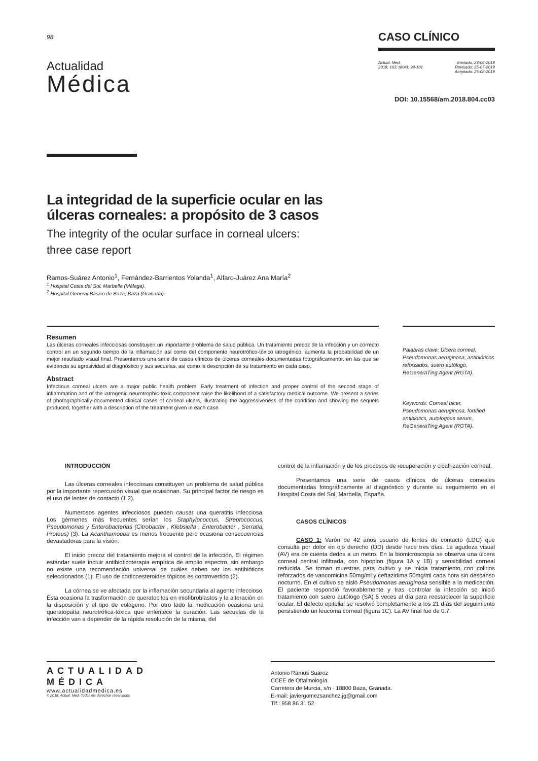98
Actualidad
Médica
CASO CLÍNICO
Actual. Med.
2018; 103: (804): 98-101
Enviado: 23-06-2018
Revisado: 25-07-2018
Aceptado: 25-08-2018
DOI: 10.15568/am.2018.804.cc03
La integridad de la superficie ocular en las
úlceras corneales: a propósito de 3 casos
The integrity of the ocular surface in corneal ulcers:
three case report
Ramos-Suárez Antonio<sup>1</sup>, Fernández-Barrientos Yolanda<sup>1</sup>, Alfaro-Juárez Ana María<sup>2</sup>
<sup>1</sup> Hospital Costa del Sol, Marbella (Málaga).
<sup>2</sup> Hospital General Básico de Baza, Baza (Granada).
Resumen
Las úlceras corneales infecciosas constituyen un importante problema de salud pública. Un tratamiento precoz de la infección y un correcto control en un segundo tiempo de la inflamación así como del componente neurotrófico-tóxico iatrogénico, aumenta la probabilidad de un mejor resultado visual final. Presentamos una serie de casos clínicos de úlceras corneales documentadas fotográficamente, en las que se evidencia su agresividad al diagnóstico y sus secuelas, así como la descripción de su tratamiento en cada caso.
Abstract
Infectious corneal ulcers are a major public health problem. Early treatment of infection and proper control of the second stage of inflammation and of the iatrogenic neurotrophic-toxic component raise the likelihood of a satisfactory medical outcome. We present a series of photographically-documented clinical cases of corneal ulcers, illustrating the aggressiveness of the condition and showing the sequels produced, together with a description of the treatment given in each case.
Palabras clave: Úlcera corneal, Pseudomonas aeruginosa, antibióticos reforzados, suero autólogo, ReGeneraTing Agent (RGTA).
Keywords: Corneal ulcer, Pseudomonas aeruginosa, fortified antibiotics, autologous serum, ReGeneraTing Agent (RGTA).
INTRODUCCIÓN
Las úlceras corneales infecciosas constituyen un problema de salud pública por la importante repercusión visual que ocasionan. Su principal factor de riesgo es el uso de lentes de contacto (1,2).
Numerosos agentes infecciosos pueden causar una queratitis infecciosa. Los gérmenes más frecuentes serían los Staphylococcus, Streptococcus, Pseudomonas y Enterobacterias (Citrobacter , Klebsiella , Enterobacter , Serratia, Proteus) (3). La Acanthamoeba es menos frecuente pero ocasiona consecuencias devastadoras para la visión.
El inicio precoz del tratamiento mejora el control de la infección. El régimen estándar suele incluir antibioticoterapia empírica de amplio espectro, sin embargo no existe una recomendación universal de cuáles deben ser los antibióticos seleccionados (1). El uso de corticoesteroides tópicos es controvertido (2).
La córnea se ve afectada por la inflamación secundaria al agente infeccioso. Ésta ocasiona la trasformación de queratocitos en miofibroblastos y la alteración en la disposición y el tipo de colágeno. Por otro lado la medicación ocasiona una queratopatía neurotrófica-tóxica que enlentece la curación. Las secuelas de la infección van a depender de la rápida resolución de la misma, del
control de la inflamación y de los procesos de recuperación y cicatrización corneal.
Presentamos una serie de casos clínicos de úlceras corneales documentadas fotográficamente al diagnóstico y durante su seguimiento en el Hospital Costa del Sol, Marbella, España.
CASOS CLÍNICOS
CASO 1: Varón de 42 años usuario de lentes de contacto (LDC) que consulta por dolor en ojo derecho (OD) desde hace tres días. La agudeza visual (AV) era de cuenta dedos a un metro. En la biomicroscopía se observa una úlcera corneal central infiltrada, con hipopion (figura 1A y 1B) y sensibilidad corneal reducida. Se toman muestras para cultivo y se inicia tratamiento con colirios reforzados de vancomicina 50mg/ml y ceftazidima 50mg/ml cada hora sin descanso nocturno. En el cultivo se aisló Pseudomonas aeruginosa sensible a la medicación. El paciente respondió favorablemente y tras controlar la infección se inició tratamiento con suero autólogo (SA) 5 veces al día para reestablecer la superficie ocular. El defecto epitelial se resolvió completamente a los 21 días del seguimiento persistiendo un leucoma corneal (figura 1C). La AV final fue de 0.7.
ACTUALIDAD
MÉDICA
www.actualidadmedica.es
© 2018. Actual. Med. Todos los derechos reservados
Antonio Ramos Suárez
CCEE de Oftalmología.
Carretera de Murcia, s/n · 18800 Baza, Granada.
E-mail: javiergomezsanchez.jg@gmail.com
Tlf.: 958 86 31 52